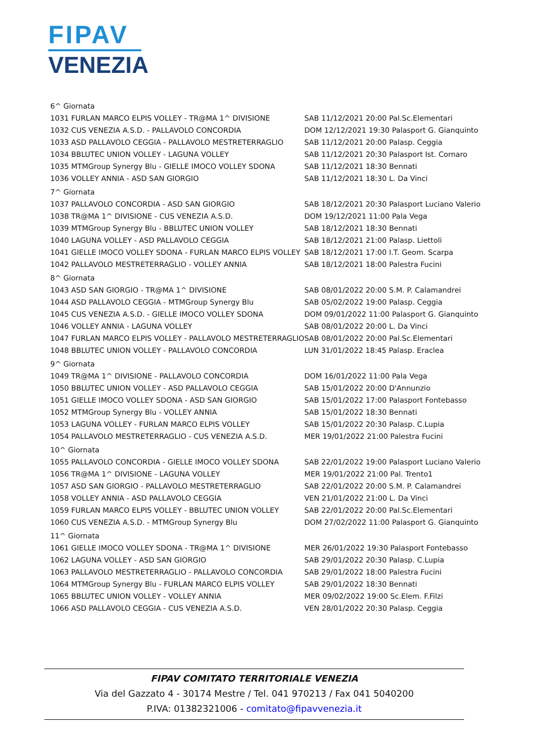FIPAV
VENEZIA
| 6^ Giornata | |
| 1031 FURLAN MARCO ELPIS VOLLEY - TR@MA 1^ DIVISIONE | SAB 11/12/2021 20:00 Pal.Sc.Elementari |
| 1032 CUS VENEZIA A.S.D. - PALLAVOLO CONCORDIA | DOM 12/12/2021 19:30 Palasport G. Gianquinto |
| 1033 ASD PALLAVOLO CEGGIA - PALLAVOLO MESTRETERRAGLIO | SAB 11/12/2021 20:00 Palasp. Ceggia |
| 1034 BBLUTEC UNION VOLLEY - LAGUNA VOLLEY | SAB 11/12/2021 20:30 Palasport Ist. Cornaro |
| 1035 MTMGroup Synergy Blu - GIELLE IMOCO VOLLEY SDONA | SAB 11/12/2021 18:30 Bennati |
| 1036 VOLLEY ANNIA - ASD SAN GIORGIO | SAB 11/12/2021 18:30 L. Da Vinci |
| 7^ Giornata | |
| 1037 PALLAVOLO CONCORDIA - ASD SAN GIORGIO | SAB 18/12/2021 20:30 Palasport Luciano Valerio |
| 1038 TR@MA 1^ DIVISIONE - CUS VENEZIA A.S.D. | DOM 19/12/2021 11:00 Pala Vega |
| 1039 MTMGroup Synergy Blu - BBLUTEC UNION VOLLEY | SAB 18/12/2021 18:30 Bennati |
| 1040 LAGUNA VOLLEY - ASD PALLAVOLO CEGGIA | SAB 18/12/2021 21:00 Palasp. Liettoli |
| 1041 GIELLE IMOCO VOLLEY SDONA - FURLAN MARCO ELPIS VOLLEY | SAB 18/12/2021 17:00 I.T. Geom. Scarpa |
| 1042 PALLAVOLO MESTRETERRAGLIO - VOLLEY ANNIA | SAB 18/12/2021 18:00 Palestra Fucini |
| 8^ Giornata | |
| 1043 ASD SAN GIORGIO - TR@MA 1^ DIVISIONE | SAB 08/01/2022 20:00 S.M. P. Calamandrei |
| 1044 ASD PALLAVOLO CEGGIA - MTMGroup Synergy Blu | SAB 05/02/2022 19:00 Palasp. Ceggia |
| 1045 CUS VENEZIA A.S.D. - GIELLE IMOCO VOLLEY SDONA | DOM 09/01/2022 11:00 Palasport G. Gianquinto |
| 1046 VOLLEY ANNIA - LAGUNA VOLLEY | SAB 08/01/2022 20:00 L. Da Vinci |
| 1047 FURLAN MARCO ELPIS VOLLEY - PALLAVOLO MESTRETERRAGLIO | SAB 08/01/2022 20:00 Pal.Sc.Elementari |
| 1048 BBLUTEC UNION VOLLEY - PALLAVOLO CONCORDIA | LUN 31/01/2022 18:45 Palasp. Eraclea |
| 9^ Giornata | |
| 1049 TR@MA 1^ DIVISIONE - PALLAVOLO CONCORDIA | DOM 16/01/2022 11:00 Pala Vega |
| 1050 BBLUTEC UNION VOLLEY - ASD PALLAVOLO CEGGIA | SAB 15/01/2022 20:00 D'Annunzio |
| 1051 GIELLE IMOCO VOLLEY SDONA - ASD SAN GIORGIO | SAB 15/01/2022 17:00 Palasport Fontebasso |
| 1052 MTMGroup Synergy Blu - VOLLEY ANNIA | SAB 15/01/2022 18:30 Bennati |
| 1053 LAGUNA VOLLEY - FURLAN MARCO ELPIS VOLLEY | SAB 15/01/2022 20:30 Palasp. C.Lupia |
| 1054 PALLAVOLO MESTRETERRAGLIO - CUS VENEZIA A.S.D. | MER 19/01/2022 21:00 Palestra Fucini |
| 10^ Giornata | |
| 1055 PALLAVOLO CONCORDIA - GIELLE IMOCO VOLLEY SDONA | SAB 22/01/2022 19:00 Palasport Luciano Valerio |
| 1056 TR@MA 1^ DIVISIONE - LAGUNA VOLLEY | MER 19/01/2022 21:00 Pal. Trento1 |
| 1057 ASD SAN GIORGIO - PALLAVOLO MESTRETERRAGLIO | SAB 22/01/2022 20:00 S.M. P. Calamandrei |
| 1058 VOLLEY ANNIA - ASD PALLAVOLO CEGGIA | VEN 21/01/2022 21:00 L. Da Vinci |
| 1059 FURLAN MARCO ELPIS VOLLEY - BBLUTEC UNION VOLLEY | SAB 22/01/2022 20:00 Pal.Sc.Elementari |
| 1060 CUS VENEZIA A.S.D. - MTMGroup Synergy Blu | DOM 27/02/2022 11:00 Palasport G. Gianquinto |
| 11^ Giornata | |
| 1061 GIELLE IMOCO VOLLEY SDONA - TR@MA 1^ DIVISIONE | MER 26/01/2022 19:30 Palasport Fontebasso |
| 1062 LAGUNA VOLLEY - ASD SAN GIORGIO | SAB 29/01/2022 20:30 Palasp. C.Lupia |
| 1063 PALLAVOLO MESTRETERRAGLIO - PALLAVOLO CONCORDIA | SAB 29/01/2022 18:00 Palestra Fucini |
| 1064 MTMGroup Synergy Blu - FURLAN MARCO ELPIS VOLLEY | SAB 29/01/2022 18:30 Bennati |
| 1065 BBLUTEC UNION VOLLEY - VOLLEY ANNIA | MER 09/02/2022 19:00 Sc.Elem. F.Filzi |
| 1066 ASD PALLAVOLO CEGGIA - CUS VENEZIA A.S.D. | VEN 28/01/2022 20:30 Palasp. Ceggia |
FIPAV COMITATO TERRITORIALE VENEZIA
Via del Gazzato 4 - 30174 Mestre / Tel. 041 970213 / Fax 041 5040200
P.IVA: 01382321006 - comitato@fipavvenezia.it